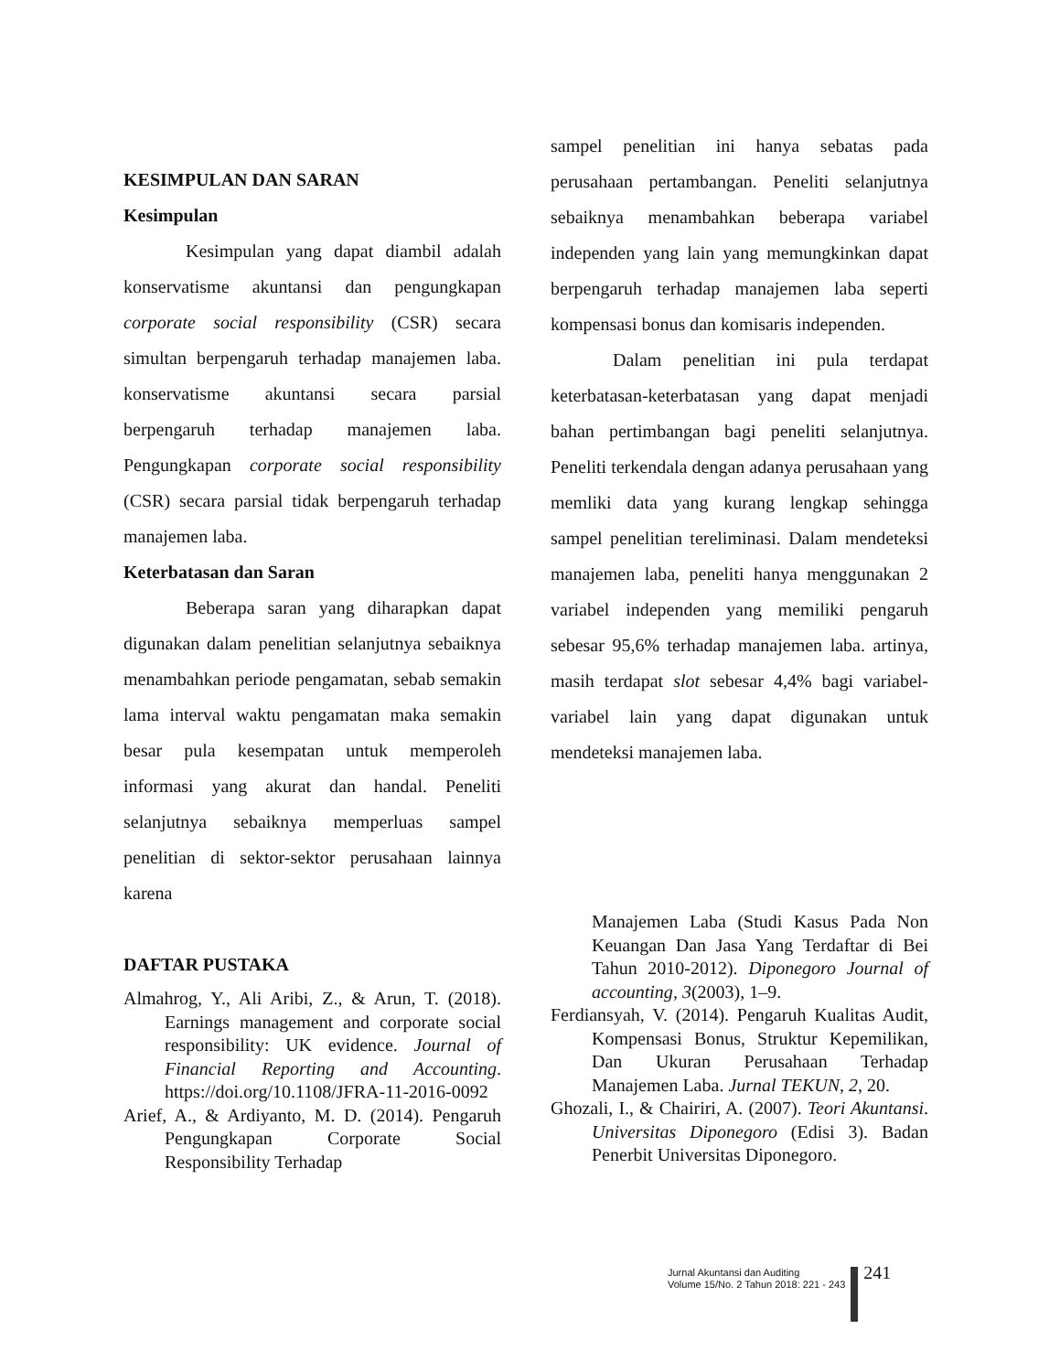KESIMPULAN DAN SARAN
Kesimpulan
Kesimpulan yang dapat diambil adalah konservatisme akuntansi dan pengungkapan corporate social responsibility (CSR) secara simultan berpengaruh terhadap manajemen laba. konservatisme akuntansi secara parsial berpengaruh terhadap manajemen laba. Pengungkapan corporate social responsibility (CSR) secara parsial tidak berpengaruh terhadap manajemen laba.
Keterbatasan dan Saran
Beberapa saran yang diharapkan dapat digunakan dalam penelitian selanjutnya sebaiknya menambahkan periode pengamatan, sebab semakin lama interval waktu pengamatan maka semakin besar pula kesempatan untuk memperoleh informasi yang akurat dan handal. Peneliti selanjutnya sebaiknya memperluas sampel penelitian di sektor-sektor perusahaan lainnya karena
sampel penelitian ini hanya sebatas pada perusahaan pertambangan. Peneliti selanjutnya sebaiknya menambahkan beberapa variabel independen yang lain yang memungkinkan dapat berpengaruh terhadap manajemen laba seperti kompensasi bonus dan komisaris independen.
Dalam penelitian ini pula terdapat keterbatasan-keterbatasan yang dapat menjadi bahan pertimbangan bagi peneliti selanjutnya. Peneliti terkendala dengan adanya perusahaan yang memliki data yang kurang lengkap sehingga sampel penelitian tereliminasi. Dalam mendeteksi manajemen laba, peneliti hanya menggunakan 2 variabel independen yang memiliki pengaruh sebesar 95,6% terhadap manajemen laba. artinya, masih terdapat slot sebesar 4,4% bagi variabel-variabel lain yang dapat digunakan untuk mendeteksi manajemen laba.
DAFTAR PUSTAKA
Almahrog, Y., Ali Aribi, Z., & Arun, T. (2018). Earnings management and corporate social responsibility: UK evidence. Journal of Financial Reporting and Accounting. https://doi.org/10.1108/JFRA-11-2016-0092
Arief, A., & Ardiyanto, M. D. (2014). Pengaruh Pengungkapan Corporate Social Responsibility Terhadap
Manajemen Laba (Studi Kasus Pada Non Keuangan Dan Jasa Yang Terdaftar di Bei Tahun 2010-2012). Diponegoro Journal of accounting, 3(2003), 1–9.
Ferdiansyah, V. (2014). Pengaruh Kualitas Audit, Kompensasi Bonus, Struktur Kepemilikan, Dan Ukuran Perusahaan Terhadap Manajemen Laba. Jurnal TEKUN, 2, 20.
Ghozali, I., & Chairiri, A. (2007). Teori Akuntansi. Universitas Diponegoro (Edisi 3). Badan Penerbit Universitas Diponegoro.
Jurnal Akuntansi dan Auditing
Volume 15/No. 2 Tahun 2018: 221 - 243
241